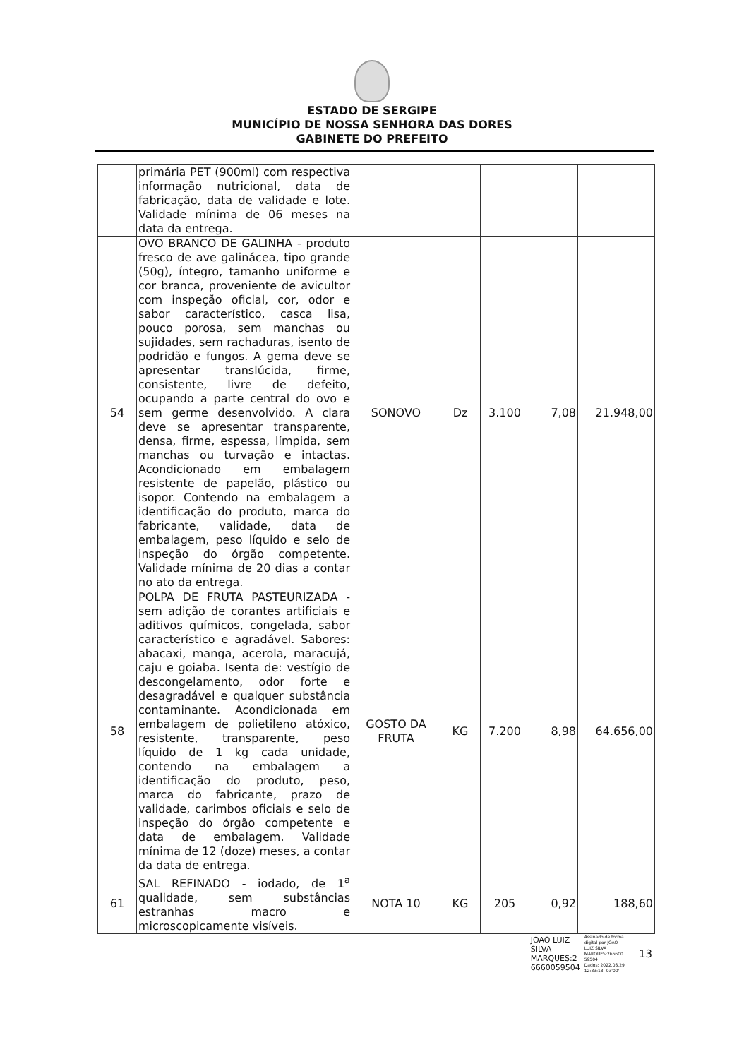ESTADO DE SERGIPE
MUNICÍPIO DE NOSSA SENHORA DAS DORES
GABINETE DO PREFEITO
| | primária PET (900ml) com respectiva informação nutricional, data de fabricação, data de validade e lote. Validade mínima de 06 meses na data da entrega. | | | | | |
| 54 | OVO BRANCO DE GALINHA - produto fresco de ave galinácea, tipo grande (50g), íntegro, tamanho uniforme e cor branca, proveniente de avicultor com inspeção oficial, cor, odor e sabor característico, casca lisa, pouco porosa, sem manchas ou sujidades, sem rachaduras, isento de podridão e fungos. A gema deve se apresentar translúcida, firme, consistente, livre de defeito, ocupando a parte central do ovo e sem germe desenvolvido. A clara deve se apresentar transparente, densa, firme, espessa, límpida, sem manchas ou turvação e intactas. Acondicionado em embalagem resistente de papelão, plástico ou isopor. Contendo na embalagem a identificação do produto, marca do fabricante, validade, data de embalagem, peso líquido e selo de inspeção do órgão competente. Validade mínima de 20 dias a contar no ato da entrega. | SONOVO | Dz | 3.100 | 7,08 | 21.948,00 |
| 58 | POLPA DE FRUTA PASTEURIZADA - sem adição de corantes artificiais e aditivos químicos, congelada, sabor característico e agradável. Sabores: abacaxi, manga, acerola, maracujá, caju e goiaba. Isenta de: vestígio de descongelamento, odor forte e desagradável e qualquer substância contaminante. Acondicionada em embalagem de polietileno atóxico, resistente, transparente, peso líquido de 1 kg cada unidade, contendo na embalagem a identificação do produto, peso, marca do fabricante, prazo de validade, carimbos oficiais e selo de inspeção do órgão competente e data de embalagem. Validade mínima de 12 (doze) meses, a contar da data de entrega. | GOSTO DA FRUTA | KG | 7.200 | 8,98 | 64.656,00 |
| 61 | SAL REFINADO - iodado, de 1<sup>a</sup> qualidade, sem substâncias estranhas macro e microscopicamente visíveis. | NOTA 10 | KG | 205 | 0,92 | 188,60 |
JOAO LUIZ
SILVA
MARQUES:2
6660059504
Assinado de forma
digital por JOAO
LUIZ SILVA
MARQUES:266600
59504
Dados: 2022.03.29
12:33:18 -03'00' 13